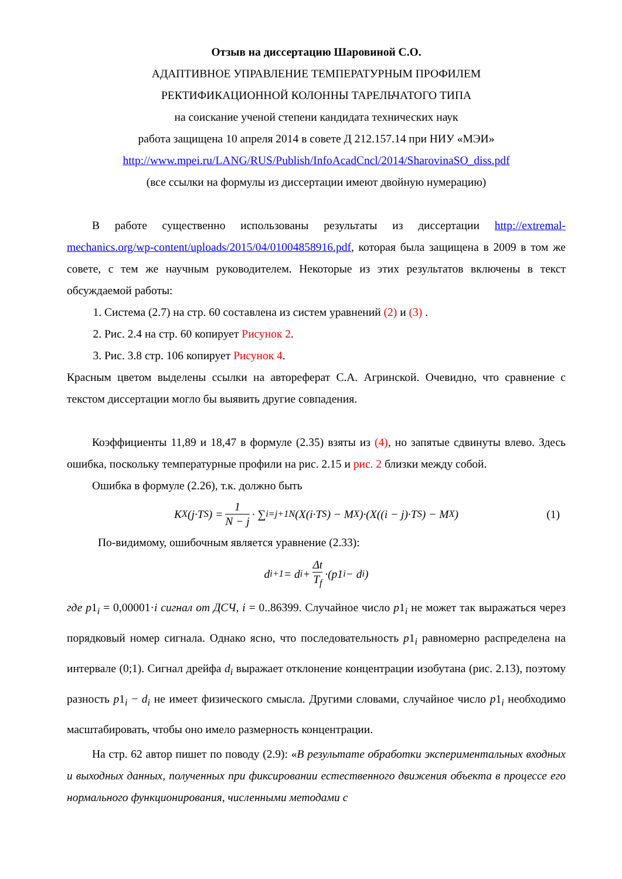Отзыв на диссертацию Шаровиной С.О.
АДАПТИВНОЕ УПРАВЛЕНИЕ ТЕМПЕРАТУРНЫМ ПРОФИЛЕМ
РЕКТИФИКАЦИОННОЙ КОЛОННЫ ТАРЕЛЬЧАТОГО ТИПА
на соискание ученой степени кандидата технических наук
работа защищена 10 апреля 2014 в совете Д 212.157.14 при НИУ «МЭИ»
http://www.mpei.ru/LANG/RUS/Publish/InfoAcadCncl/2014/SharovinaSO_diss.pdf
(все ссылки на формулы из диссертации имеют двойную нумерацию)
В работе существенно использованы результаты из диссертации http://extremal-mechanics.org/wp-content/uploads/2015/04/01004858916.pdf, которая была защищена в 2009 в том же совете, с тем же научным руководителем. Некоторые из этих результатов включены в текст обсуждаемой работы:
1. Система (2.7) на стр. 60 составлена из систем уравнений (2) и (3) .
2. Рис. 2.4 на стр. 60 копирует Рисунок 2.
3. Рис. 3.8 стр. 106 копирует Рисунок 4.
Красным цветом выделены ссылки на автореферат С.А. Агринской. Очевидно, что сравнение с текстом диссертации могло бы выявить другие совпадения.
Коэффициенты 11,89 и 18,47 в формуле (2.35) взяты из (4), но запятые сдвинуты влево. Здесь ошибка, поскольку температурные профили на рис. 2.15 и рис. 2 близки между собой.
Ошибка в формуле (2.26), т.к. должно быть
K<sub>X</sub>(j·T<sub>S</sub>) = 1 N − j · ∑<sub>i=j+1</sub><sup>N</sup>(X(i·T<sub>S</sub>) − M<sub>X</sub>)·(X((i − j)·T<sub>S</sub>) − M<sub>X</sub>) (1)
По-видимому, ошибочным является уравнение (2.33):
d<sub>i+1</sub> = d<sub>i</sub> + Δt T<sub>f</sub> ·(p1<sub>i</sub> − d<sub>i</sub>)
где p1<sub>i</sub> = 0,00001·i сигнал от ДСЧ, i = 0..86399. Случайное число p1<sub>i</sub> не может так выражаться через порядковый номер сигнала. Однако ясно, что последовательность p1<sub>i</sub> равномерно распределена на интервале (0;1). Сигнал дрейфа d<sub>i</sub> выражает отклонение концентрации изобутана (рис. 2.13), поэтому разность p1<sub>i</sub> − d<sub>i</sub> не имеет физического смысла. Другими словами, случайное число p1<sub>i</sub> необходимо масштабировать, чтобы оно имело размерность концентрации.
На стр. 62 автор пишет по поводу (2.9): «В результате обработки экспериментальных входных и выходных данных, полученных при фиксировании естественного движения объекта в процессе его нормального функционирования, численными методами с